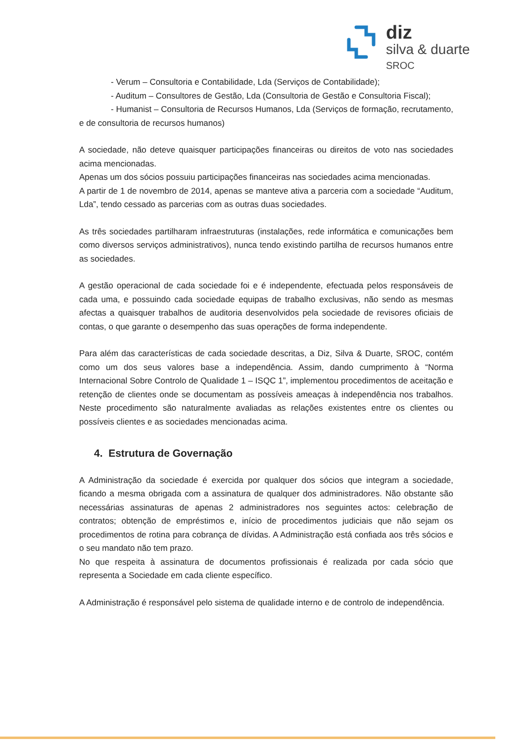diz
silva & duarte SROC
- Verum – Consultoria e Contabilidade, Lda (Serviços de Contabilidade);
- Auditum – Consultores de Gestão, Lda (Consultoria de Gestão e Consultoria Fiscal);
- Humanist – Consultoria de Recursos Humanos, Lda (Serviços de formação, recrutamento, e de consultoria de recursos humanos)
A sociedade, não deteve quaisquer participações financeiras ou direitos de voto nas sociedades acima mencionadas.
Apenas um dos sócios possuiu participações financeiras nas sociedades acima mencionadas.
A partir de 1 de novembro de 2014, apenas se manteve ativa a parceria com a sociedade “Auditum, Lda”, tendo cessado as parcerias com as outras duas sociedades.
As três sociedades partilharam infraestruturas (instalações, rede informática e comunicações bem como diversos serviços administrativos), nunca tendo existindo partilha de recursos humanos entre as sociedades.
A gestão operacional de cada sociedade foi e é independente, efectuada pelos responsáveis de cada uma, e possuindo cada sociedade equipas de trabalho exclusivas, não sendo as mesmas afectas a quaisquer trabalhos de auditoria desenvolvidos pela sociedade de revisores oficiais de contas, o que garante o desempenho das suas operações de forma independente.
Para além das características de cada sociedade descritas, a Diz, Silva & Duarte, SROC, contém como um dos seus valores base a independência. Assim, dando cumprimento à “Norma Internacional Sobre Controlo de Qualidade 1 – ISQC 1”, implementou procedimentos de aceitação e retenção de clientes onde se documentam as possíveis ameaças à independência nos trabalhos. Neste procedimento são naturalmente avaliadas as relações existentes entre os clientes ou possíveis clientes e as sociedades mencionadas acima.
4. Estrutura de Governação
A Administração da sociedade é exercida por qualquer dos sócios que integram a sociedade, ficando a mesma obrigada com a assinatura de qualquer dos administradores. Não obstante são necessárias assinaturas de apenas 2 administradores nos seguintes actos: celebração de contratos; obtenção de empréstimos e, início de procedimentos judiciais que não sejam os procedimentos de rotina para cobrança de dívidas. A Administração está confiada aos três sócios e o seu mandato não tem prazo.
No que respeita à assinatura de documentos profissionais é realizada por cada sócio que representa a Sociedade em cada cliente específico.
A Administração é responsável pelo sistema de qualidade interno e de controlo de independência.